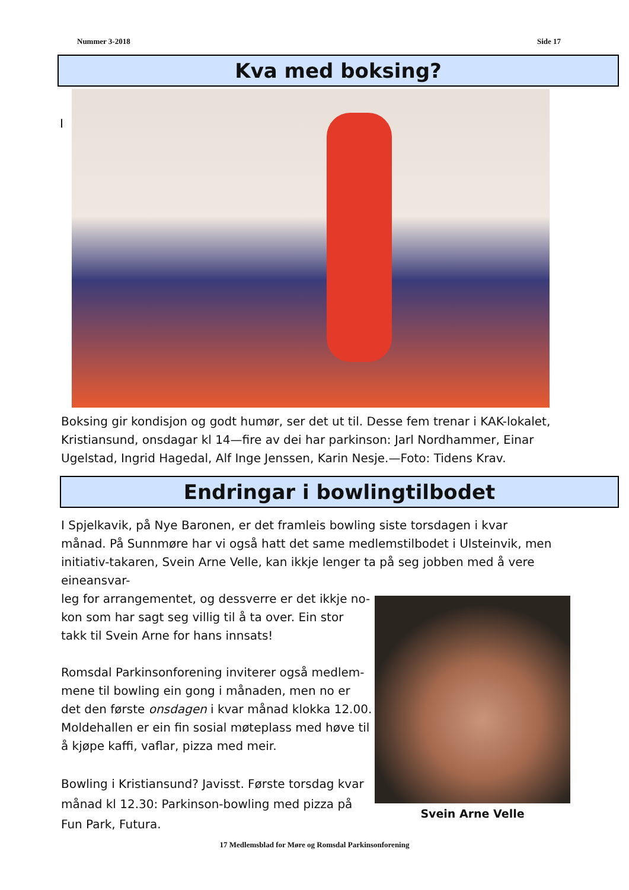Nummer 3-2018 Side 17
Kva med boksing?
I
Boksing gir kondisjon og godt humør, ser det ut til. Desse fem trenar i KAK-lokalet, Kristiansund, onsdagar kl 14—fire av dei har parkinson: Jarl Nordhammer, Einar Ugelstad, Ingrid Hagedal, Alf Inge Jenssen, Karin Nesje.—Foto: Tidens Krav.
Endringar i bowlingtilbodet
I Spjelkavik, på Nye Baronen, er det framleis bowling siste torsdagen i kvar månad. På Sunnmøre har vi også hatt det same medlemstilbodet i Ulsteinvik, men initiativ-takaren, Svein Arne Velle, kan ikkje lenger ta på seg jobben med å vere eineansvar-
leg for arrangementet, og dessverre er det ikkje no-kon som har sagt seg villig til å ta over. Ein stor takk til Svein Arne for hans innsats!
Romsdal Parkinsonforening inviterer også medlem-mene til bowling ein gong i månaden, men no er det den første onsdagen i kvar månad klokka 12.00. Moldehallen er ein fin sosial møteplass med høve til å kjøpe kaffi, vaflar, pizza med meir.
Bowling i Kristiansund? Javisst. Første torsdag kvar månad kl 12.30: Parkinson-bowling med pizza på Fun Park, Futura.
Svein Arne Velle
17 Medlemsblad for Møre og Romsdal Parkinsonforening